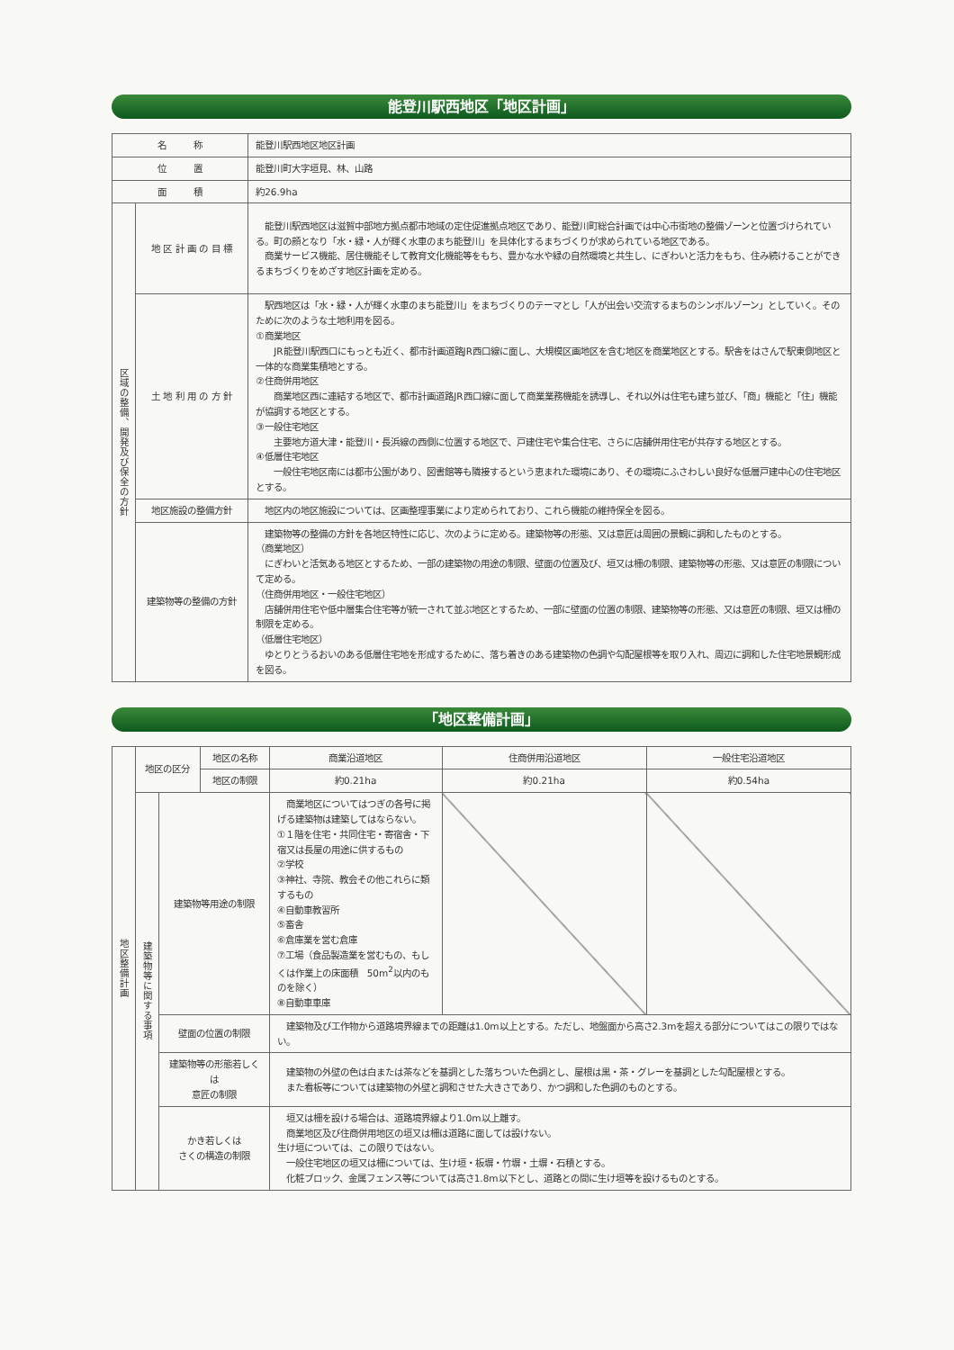能登川駅西地区「地区計画」
| 名 称 | | 能登川駅西地区地区計画 |
| 位 置 | | 能登川町大字垣見、林、山路 |
| 面 積 | | 約26.9ha |
| 区域の整備、開発及び保全の方針 | 地 区 計 画 の 目 標 | 能登川駅西地区は滋賀中部地方拠点都市地域の定住促進拠点地区であり、能登川町総合計画では中心市街地の整備ゾーンと位置づけられている。町の顔となり「水・緑・人が輝く水車のまち能登川」を具体化するまちづくりが求められている地区である。 商業サービス機能、居住機能そして教育文化機能等をもち、豊かな水や緑の自然環境と共生し、にぎわいと活力をもち、住み続けることができるまちづくりをめざす地区計画を定める。 |
| | 土 地 利 用 の 方 針 | 駅西地区は「水・緑・人が輝く水車のまち能登川」をまちづくりのテーマとし「人が出会い交流するまちのシンボルゾーン」としていく。そのために次のような土地利用を図る。 ①商業地区 JR能登川駅西口にもっとも近く、都市計画道路JR西口線に面し、大規模区画地区を含む地区を商業地区とする。駅舎をはさんで駅東側地区と一体的な商業集積地とする。 ②住商併用地区 商業地区西に連結する地区で、都市計画道路JR西口線に面して商業業務機能を誘導し、それ以外は住宅も建ち並び、「商」機能と「住」機能が協調する地区とする。 ③一般住宅地区 主要地方道大津・能登川・長浜線の西側に位置する地区で、戸建住宅や集合住宅、さらに店舗併用住宅が共存する地区とする。 ④低層住宅地区 一般住宅地区南には都市公園があり、図書館等も隣接するという恵まれた環境にあり、その環境にふさわしい良好な低層戸建中心の住宅地区とする。 |
| | 地区施設の整備方針 | 地区内の地区施設については、区画整理事業により定められており、これら機能の維持保全を図る。 |
| | 建築物等の整備の方針 | 建築物等の整備の方針を各地区特性に応じ、次のように定める。建築物等の形態、又は意匠は周囲の景観に調和したものとする。 （商業地区） にぎわいと活気ある地区とするため、一部の建築物の用途の制限、壁面の位置及び、垣又は柵の制限、建築物等の形態、又は意匠の制限について定める。 （住商併用地区・一般住宅地区） 店舗併用住宅や低中層集合住宅等が統一されて並ぶ地区とするため、一部に壁面の位置の制限、建築物等の形態、又は意匠の制限、垣又は柵の制限を定める。 （低層住宅地区） ゆとりとうるおいのある低層住宅地を形成するために、落ち着きのある建築物の色調や勾配屋根等を取り入れ、周辺に調和した住宅地景観形成を図る。 |
「地区整備計画」
| 地区整備計画 | 地区の区分 | | 地区の名称 | 商業沿道地区 | 住商併用沿道地区 | 一般住宅沿道地区 |
| | | | 地区の制限 | 約0.21ha | 約0.21ha | 約0.54ha |
| | 建築物等に関する事項 | 建築物等用途の制限 | | 商業地区についてはつぎの各号に掲げる建築物は建築してはならない。 ①１階を住宅・共同住宅・寄宿舎・下宿又は長屋の用途に供するもの ②学校 ③神社、寺院、教会その他これらに類するもの ④自動車教習所 ⑤畜舎 ⑥倉庫業を営む倉庫 ⑦工場（食品製造業を営むもの、もしくは作業上の床面積 50m<sup>2</sup>以内のものを除く） ⑧自動車車庫 | | |
| | | 壁面の位置の制限 | | 建築物及び工作物から道路境界線までの距離は1.0m以上とする。ただし、地盤面から高さ2.3mを超える部分についてはこの限りではない。 | | |
| | | 建築物等の形態若しくは 意匠の制限 | | 建築物の外壁の色は白または茶などを基調とした落ちついた色調とし、屋根は黒・茶・グレーを基調とした勾配屋根とする。 また看板等については建築物の外壁と調和させた大きさであり、かつ調和した色調のものとする。 | | |
| | | かき若しくは さくの構造の制限 | | 垣又は柵を設ける場合は、道路境界線より1.0m以上離す。 商業地区及び住商併用地区の垣又は柵は道路に面しては設けない。 生け垣については、この限りではない。 一般住宅地区の垣又は柵については、生け垣・板塀・竹塀・土塀・石積とする。 化粧ブロック、金属フェンス等については高さ1.8m以下とし、道路との間に生け垣等を設けるものとする。 | | |